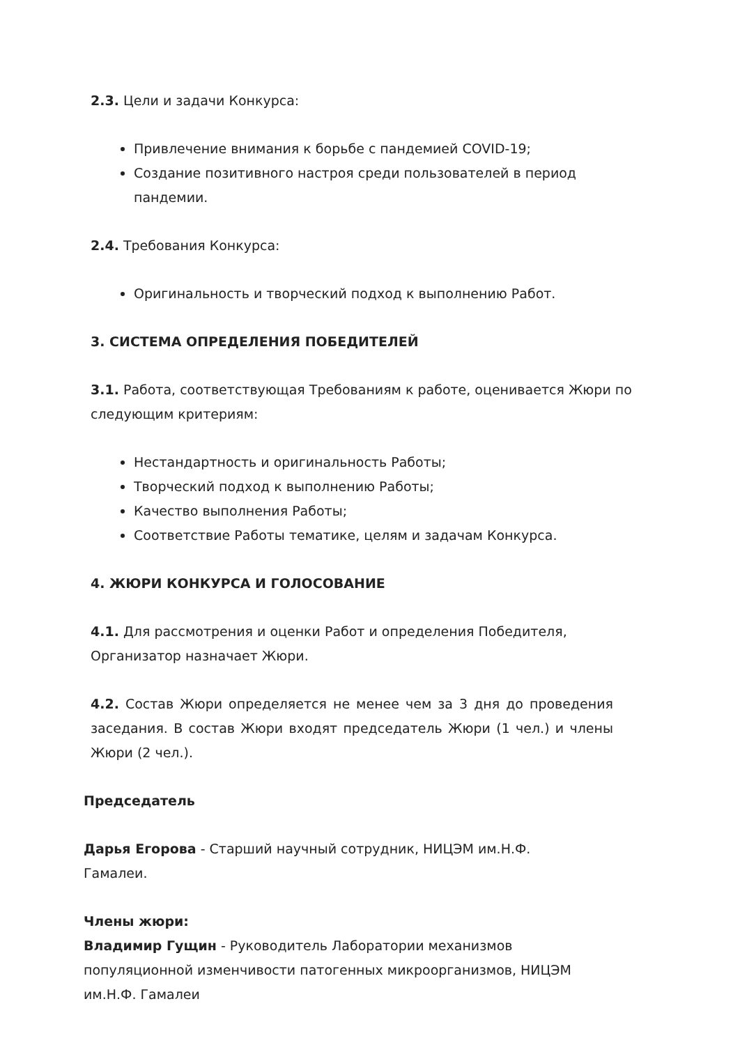2.3. Цели и задачи Конкурса:
Привлечение внимания к борьбе с пандемией COVID-19;
Создание позитивного настроя среди пользователей в период пандемии.
2.4. Требования Конкурса:
Оригинальность и творческий подход к выполнению Работ.
3. СИСТЕМА ОПРЕДЕЛЕНИЯ ПОБЕДИТЕЛЕЙ
3.1. Работа, соответствующая Требованиям к работе, оценивается Жюри по следующим критериям:
Нестандартность и оригинальность Работы;
Творческий подход к выполнению Работы;
Качество выполнения Работы;
Соответствие Работы тематике, целям и задачам Конкурса.
4. ЖЮРИ КОНКУРСА И ГОЛОСОВАНИЕ
4.1. Для рассмотрения и оценки Работ и определения Победителя, Организатор назначает Жюри.
4.2. Состав Жюри определяется не менее чем за 3 дня до проведения заседания. В состав Жюри входят председатель Жюри (1 чел.) и члены Жюри (2 чел.).
Председатель
Дарья Егорова - Старший научный сотрудник, НИЦЭМ им.Н.Ф. Гамалеи.
Члены жюри:
Владимир Гущин - Руководитель Лаборатории механизмов популяционной изменчивости патогенных микроорганизмов, НИЦЭМ им.Н.Ф. Гамалеи